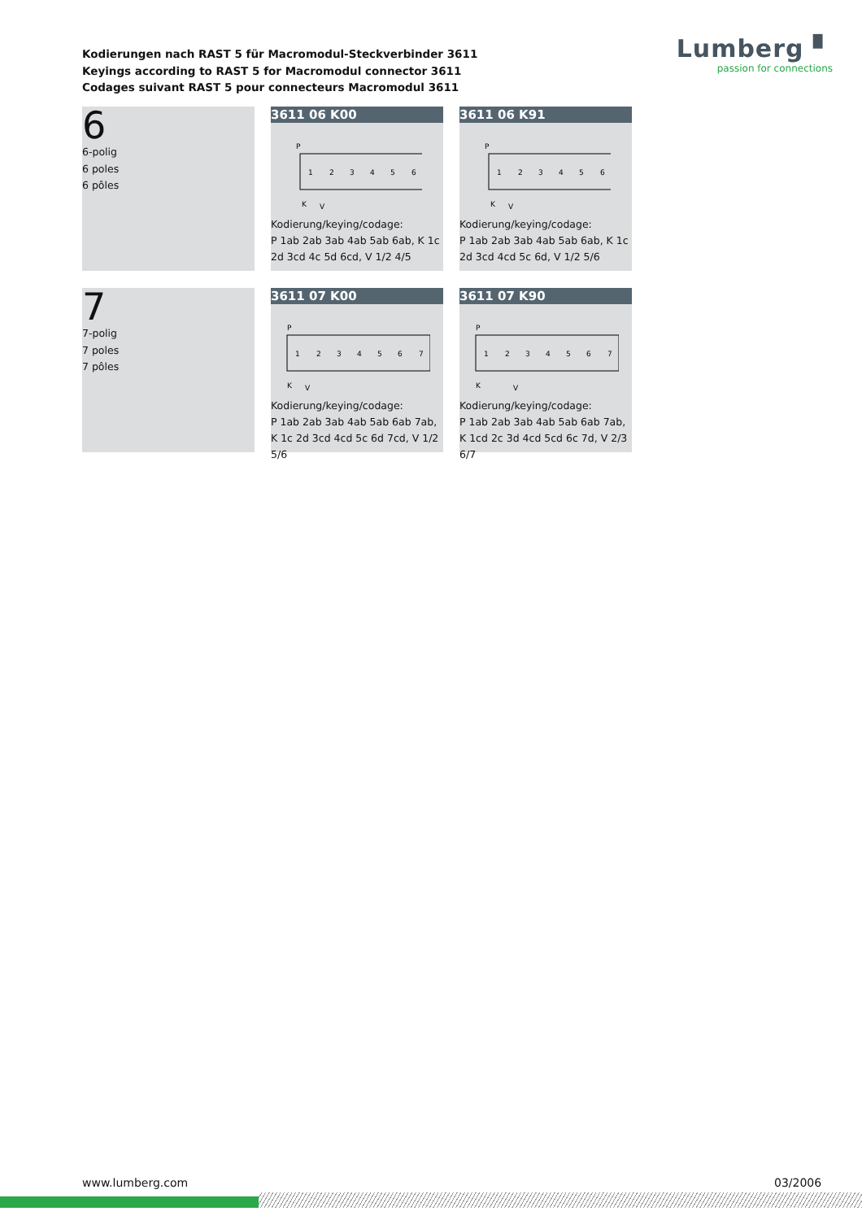Kodierungen nach RAST 5 für Macromodul-Steckverbinder 3611
Keyings according to RAST 5 for Macromodul connector 3611
Codages suivant RAST 5 pour connecteurs Macromodul 3611
Lumberg ▘
passion for connections
6
6-polig
6 poles
6 pôles
3611 06 K00
P
K
1
2
3
4
5
6
V
Kodierung/keying/codage:
P 1ab 2ab 3ab 4ab 5ab 6ab, K 1c 2d 3cd 4c 5d 6cd, V 1/2 4/5
3611 06 K91
P
K
1
2
3
4
5
6
V
Kodierung/keying/codage:
P 1ab 2ab 3ab 4ab 5ab 6ab, K 1c 2d 3cd 4cd 5c 6d, V 1/2 5/6
7
7-polig
7 poles
7 pôles
3611 07 K00
P
K
1
2
3
4
5
6
7
V
Kodierung/keying/codage:
P 1ab 2ab 3ab 4ab 5ab 6ab 7ab,
K 1c 2d 3cd 4cd 5c 6d 7cd, V 1/2 5/6
3611 07 K90
P
K
1
2
3
4
5
6
7
V
Kodierung/keying/codage:
P 1ab 2ab 3ab 4ab 5ab 6ab 7ab,
K 1cd 2c 3d 4cd 5cd 6c 7d, V 2/3 6/7
www.lumberg.com 03/2006